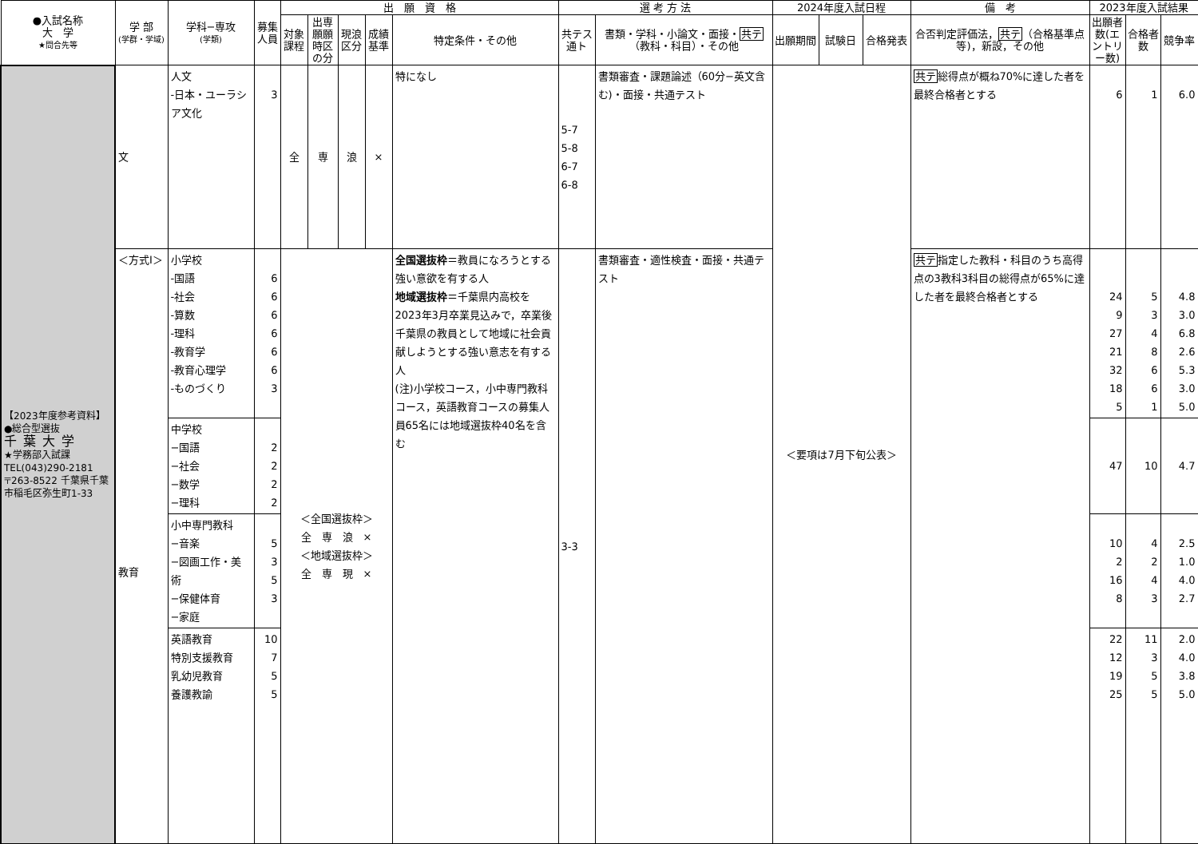| ●入試名称 大 学 ★問合先等 | 学 部 (学群・学域) | 学科−専攻 (学類) | 募集人員 | 出 願 資 格 | | | | | 選 考 方 法 | | 2024年度入試日程 | | | 備 考 | 2023年度入試結果 | | |
| --- | --- | --- | --- | --- | --- | --- | --- | --- | --- | --- | --- | --- | --- | --- | --- | --- | --- |
| | | | | 対象課程 | 出専願願時区の分 | 現浪区分 | 成績基準 | 特定条件・その他 | 共テス通ト | 書類・学科・小論文・面接・ 共テ （教科・科目）・その他 | 出願期間 | 試験日 | 合格発表 | 合否判定評価法， 共テ （合格基準点等)，新設，その他 | 出願者数(エントリー数) | 合格者数 | 競争率 |
| 【2023年度参考資料】 ●総合型選抜 千葉大学 ★学務部入試課 TEL(043)290-2181 〒263-8522 千葉県千葉市稲毛区弥生町1-33 | 文 | 人文 -日本・ユーラシア文化 | 3 | 全 | 専 | 浪 | × | 特になし | 5-7 5-8 6-7 6-8 | 書類審査・課題論述（60分−英文含む)・面接・共通テスト | ＜要項は7月下旬公表＞ | | | 共テ 総得点が概ね70%に達した者を最終合格者とする | 6 | 1 | 6.0 |
| | ＜方式Ⅰ＞ 教育 | 小学校 -国語 -社会 -算数 -理科 -教育学 -教育心理学 -ものづくり | 6 6 6 6 6 6 3 | ＜全国選抜枠＞ 全 専 浪 × ＜地域選抜枠＞ 全 専 現 × | | | | 全国選抜枠 ＝教員になろうとする強い意欲を有する人 地域選抜枠 ＝千葉県内高校を2023年3月卒業見込みで，卒業後千葉県の教員として地域に社会貢献しようとする強い意志を有する人 (注)小学校コース，小中専門教科コース，英語教育コースの募集人員65名には地域選抜枠40名を含む | 3-3 | 書類審査・適性検査・面接・共通テスト | | | | 共テ 指定した教科・科目のうち高得点の3教科3科目の総得点が65%に達した者を最終合格者とする | 24 9 27 21 32 18 5 | 5 3 4 8 6 6 1 | 4.8 3.0 6.8 2.6 5.3 3.0 5.0 |
| | | 中学校 −国語 −社会 −数学 −理科 | 2 2 2 2 | | | | | | | | | | | | 47 | 10 | 4.7 |
| | | 小中専門教科 −音楽 −図画工作・美術 −保健体育 −家庭 | 5 3 5 3 | | | | | | | | | | | | 10 2 16 8 | 4 2 4 3 | 2.5 1.0 4.0 2.7 |
| | | 英語教育 特別支援教育 乳幼児教育 養護教諭 | 10 7 5 5 | | | | | | | | | | | | 22 12 19 25 | 11 3 5 5 | 2.0 4.0 3.8 5.0 |